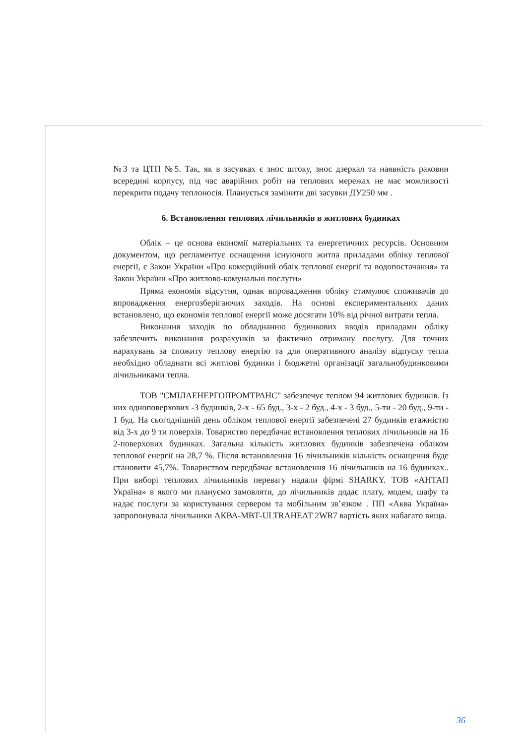№3 та ЦТП №5. Так, як в засувках є знос штоку, знос дзеркал та наявність раковин всередині корпусу, під час аварійних робіт на теплових мережах не має можливості перекрити подачу теплоносія. Планується замінити дві засувки ДУ250 мм .
6. Встановлення теплових лічильників в житлових будинках
Облік – це основа економії матеріальних та енергетичних ресурсів. Основним документом, що регламентує оснащення існуючого житла приладами обліку теплової енергії, є Закон України «Про комерційний облік теплової енергії та водопостачання» та Закон України «Про житлово-комунальні послуги»
Пряма економія відсутня, однак впровадження обліку стимулює споживачів до впровадження енергозберігаючих заходів. На основі експериментальних даних встановлено, що економія теплової енергії може досягати 10% від річної витрати тепла.
Виконання заходів по обладнанню будинкових вводів приладами обліку забезпечить виконання розрахунків за фактично отриману послугу. Для точних нарахувань за спожиту теплову енергію та для оперативного аналізу відпуску тепла необхідно обладнати всі житлові будинки і бюджетні організації загальнобудинковими лічильниками тепла.
ТОВ "СМІЛАЕНЕРГОПРОМТРАНС" забезпечує теплом 94 житлових будинків. Із них одноповерхових -3 будинків, 2-х - 65 буд., 3-х - 2 буд., 4-х - 3 буд., 5-ти - 20 буд., 9-ти - 1 буд. На сьогоднішній день обліком теплової енергії забезпечені 27 будинків етажністю від 3-х до 9 ти поверхів. Товариство передбачає встановлення теплових лічильників на 16 2-поверхових будинках. Загальна кількість житлових будинків забезпечена обліком теплової енергії на 28,7 %. Після встановлення 16 лічильників кількість оснащення буде становити 45,7%. Товариством передбачає встановлення 16 лічильників на 16 будинках.. При виборі теплових лічильників перевагу надали фірмі SHARKY. ТОВ «АНТАП Україна» в якого ми плануємо замовляти, до лічильників додає плату, модем, шафу та надає послуги за користування сервером та мобільним зв’язком . ПП «Аква Україна» запропонувала лічильники АКВА-МВТ-ULTRAHEAT 2WR7 вартість яких набагато вища.
36